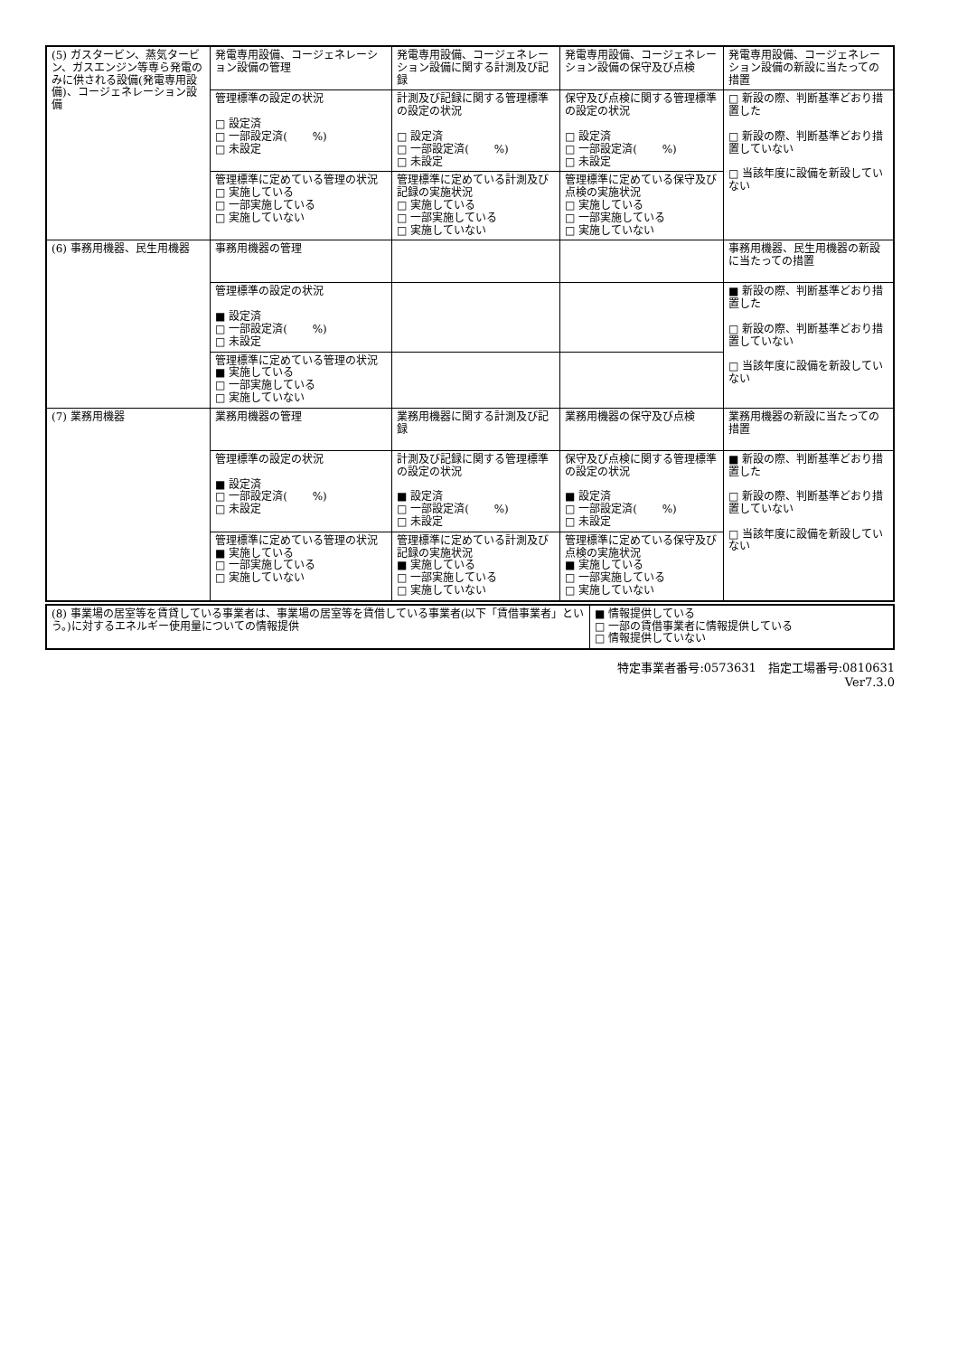| (5) ガスタービン、蒸気タービン、ガスエンジン等専ら発電のみに供される設備(発電専用設備)、コージェネレーション設備 | 発電専用設備、コージェネレーション設備の管理 | 発電専用設備、コージェネレーション設備に関する計測及び記録 | 発電専用設備、コージェネレーション設備の保守及び点検 | 発電専用設備、コージェネレーション設備の新設に当たっての措置 |
| | 管理標準の設定の状況 □ 設定済 □ 一部設定済( %) □ 未設定 | 計測及び記録に関する管理標準の設定の状況 □ 設定済 □ 一部設定済( %) □ 未設定 | 保守及び点検に関する管理標準の設定の状況 □ 設定済 □ 一部設定済( %) □ 未設定 | □ 新設の際、判断基準どおり措置した □ 新設の際、判断基準どおり措置していない □ 当該年度に設備を新設していない |
| | 管理標準に定めている管理の状況 □ 実施している □ 一部実施している □ 実施していない | 管理標準に定めている計測及び記録の実施状況 □ 実施している □ 一部実施している □ 実施していない | 管理標準に定めている保守及び点検の実施状況 □ 実施している □ 一部実施している □ 実施していない | |
| (6) 事務用機器、民生用機器 | 事務用機器の管理 | | | 事務用機器、民生用機器の新設に当たっての措置 |
| | 管理標準の設定の状況 ■ 設定済 □ 一部設定済( %) □ 未設定 | | | ■ 新設の際、判断基準どおり措置した □ 新設の際、判断基準どおり措置していない □ 当該年度に設備を新設していない |
| | 管理標準に定めている管理の状況 ■ 実施している □ 一部実施している □ 実施していない | | | |
| (7) 業務用機器 | 業務用機器の管理 | 業務用機器に関する計測及び記録 | 業務用機器の保守及び点検 | 業務用機器の新設に当たっての措置 |
| | 管理標準の設定の状況 ■ 設定済 □ 一部設定済( %) □ 未設定 | 計測及び記録に関する管理標準の設定の状況 ■ 設定済 □ 一部設定済( %) □ 未設定 | 保守及び点検に関する管理標準の設定の状況 ■ 設定済 □ 一部設定済( %) □ 未設定 | ■ 新設の際、判断基準どおり措置した □ 新設の際、判断基準どおり措置していない □ 当該年度に設備を新設していない |
| | 管理標準に定めている管理の状況 ■ 実施している □ 一部実施している □ 実施していない | 管理標準に定めている計測及び記録の実施状況 ■ 実施している □ 一部実施している □ 実施していない | 管理標準に定めている保守及び点検の実施状況 ■ 実施している □ 一部実施している □ 実施していない | |
| (8) 事業場の居室等を賃貸している事業者は、事業場の居室等を賃借している事業者(以下「賃借事業者」という。)に対するエネルギー使用量についての情報提供 | ■ 情報提供している □ 一部の賃借事業者に情報提供している □ 情報提供していない |
特定事業者番号:0573631　指定工場番号:0810631
Ver7.3.0